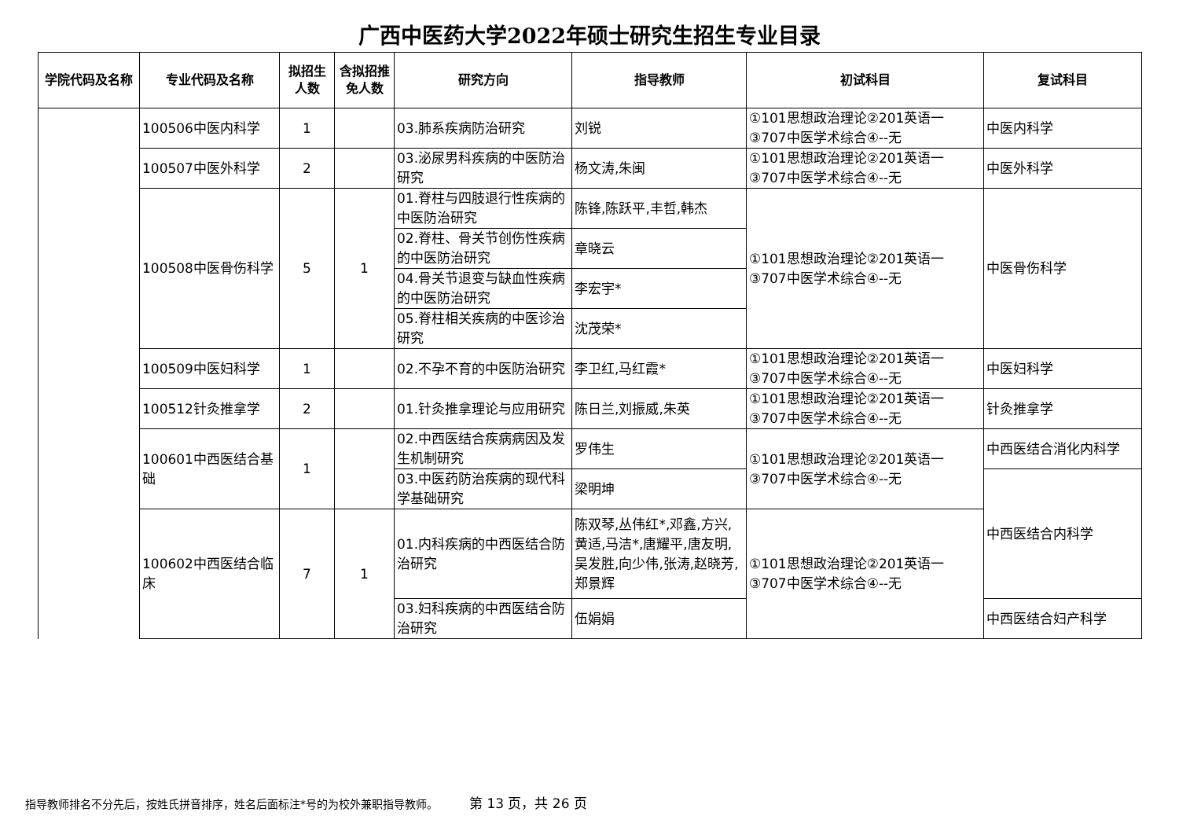广西中医药大学2022年硕士研究生招生专业目录
| 学院代码及名称 | 专业代码及名称 | 拟招生人数 | 含拟招推免人数 | 研究方向 | 指导教师 | 初试科目 | 复试科目 |
| --- | --- | --- | --- | --- | --- | --- | --- |
| | 100506中医内科学 | 1 | | 03.肺系疾病防治研究 | 刘锐 | ①101思想政治理论②201英语一③707中医学术综合④--无 | 中医内科学 |
| | 100507中医外科学 | 2 | | 03.泌尿男科疾病的中医防治研究 | 杨文涛,朱闽 | ①101思想政治理论②201英语一③707中医学术综合④--无 | 中医外科学 |
| | 100508中医骨伤科学 | 5 | 1 | 01.脊柱与四肢退行性疾病的中医防治研究 | 陈锋,陈跃平,丰哲,韩杰 | ①101思想政治理论②201英语一③707中医学术综合④--无 | 中医骨伤科学 |
| | | | | 02.脊柱、骨关节创伤性疾病的中医防治研究 | 章晓云 | | |
| | | | | 04.骨关节退变与缺血性疾病的中医防治研究 | 李宏宇* | | |
| | | | | 05.脊柱相关疾病的中医诊治研究 | 沈茂荣* | | |
| | 100509中医妇科学 | 1 | | 02.不孕不育的中医防治研究 | 李卫红,马红霞* | ①101思想政治理论②201英语一③707中医学术综合④--无 | 中医妇科学 |
| | 100512针灸推拿学 | 2 | | 01.针灸推拿理论与应用研究 | 陈日兰,刘振威,朱英 | ①101思想政治理论②201英语一③707中医学术综合④--无 | 针灸推拿学 |
| | 100601中西医结合基础 | 1 | | 02.中西医结合疾病病因及发生机制研究 | 罗伟生 | ①101思想政治理论②201英语一③707中医学术综合④--无 | 中西医结合消化内科学 |
| | | | | 03.中医药防治疾病的现代科学基础研究 | 梁明坤 | | 中西医结合内科学 |
| | 100602中西医结合临床 | 7 | 1 | 01.内科疾病的中西医结合防治研究 | 陈双琴,丛伟红*,邓鑫,方兴,黄适,马洁*,唐耀平,唐友明,吴发胜,向少伟,张涛,赵晓芳,郑景辉 | ①101思想政治理论②201英语一③707中医学术综合④--无 | |
| | | | | 03.妇科疾病的中西医结合防治研究 | 伍娟娟 | | 中西医结合妇产科学 |
指导教师排名不分先后，按姓氏拼音排序，姓名后面标注*号的为校外兼职指导教师。 第 13 页，共 26 页